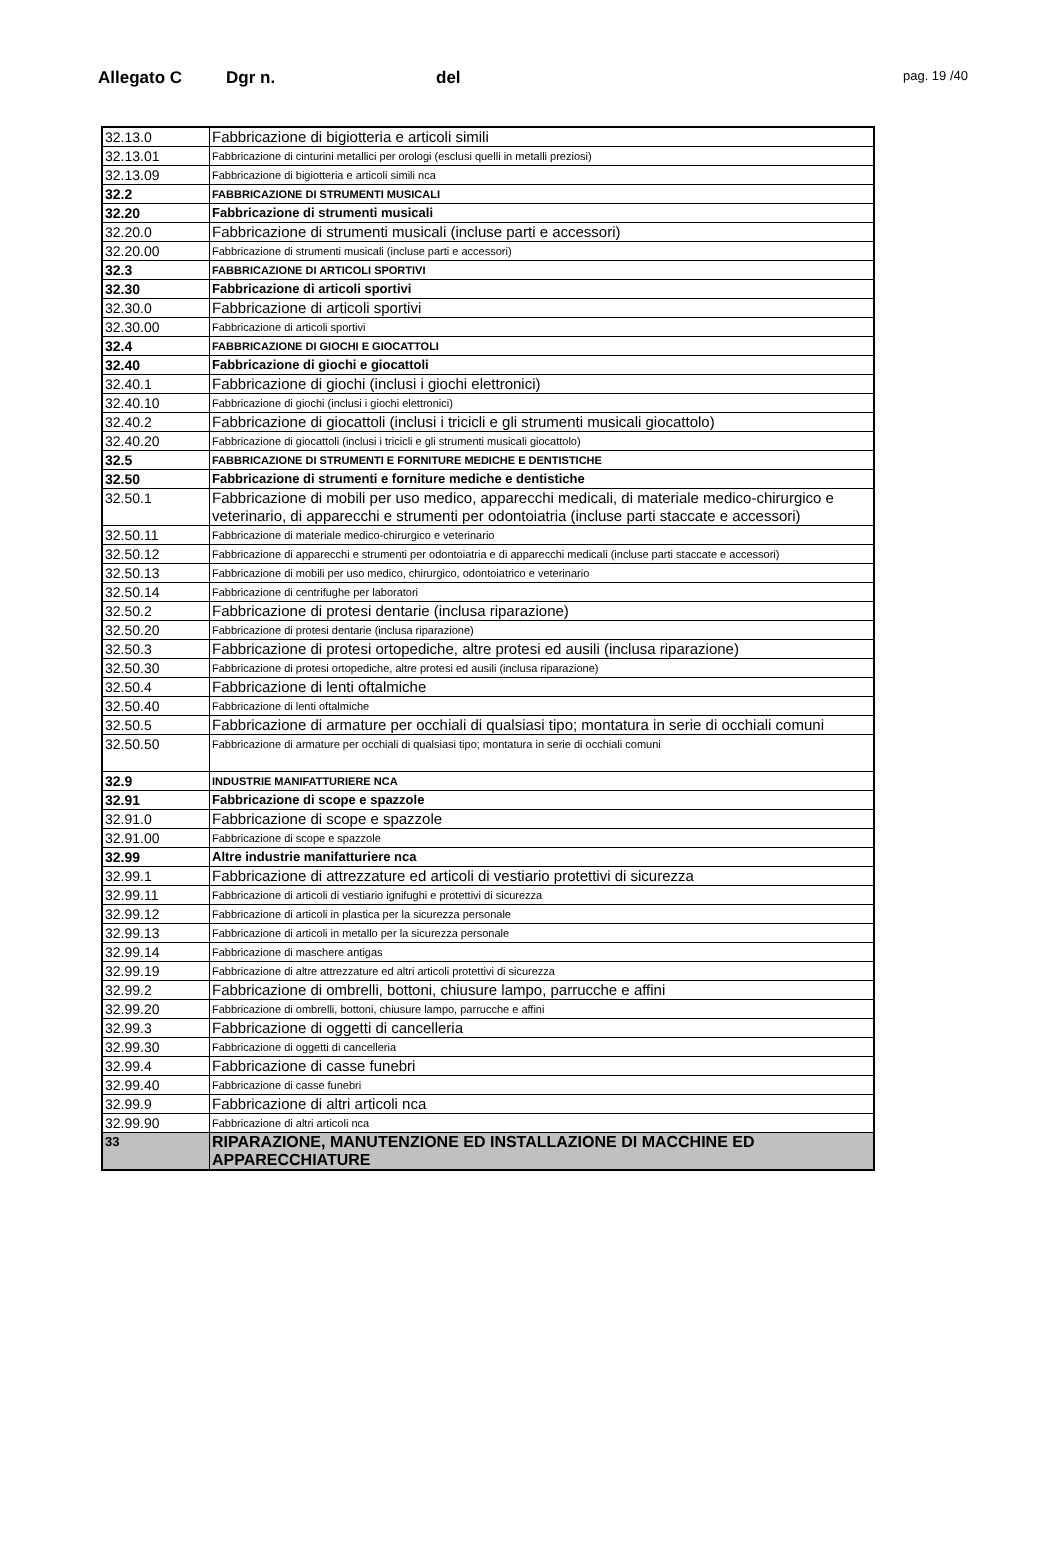Allegato C Dgr n. del pag. 19 /40
| 32.13.0 | Fabbricazione di bigiotteria e articoli simili |
| 32.13.01 | Fabbricazione di cinturini metallici per orologi (esclusi quelli in metalli preziosi) |
| 32.13.09 | Fabbricazione di bigiotteria e articoli simili nca |
| 32.2 | FABBRICAZIONE DI STRUMENTI MUSICALI |
| 32.20 | Fabbricazione di strumenti musicali |
| 32.20.0 | Fabbricazione di strumenti musicali (incluse parti e accessori) |
| 32.20.00 | Fabbricazione di strumenti musicali (incluse parti e accessori) |
| 32.3 | FABBRICAZIONE DI ARTICOLI SPORTIVI |
| 32.30 | Fabbricazione di articoli sportivi |
| 32.30.0 | Fabbricazione di articoli sportivi |
| 32.30.00 | Fabbricazione di articoli sportivi |
| 32.4 | FABBRICAZIONE DI GIOCHI E GIOCATTOLI |
| 32.40 | Fabbricazione di giochi e giocattoli |
| 32.40.1 | Fabbricazione di giochi (inclusi i giochi elettronici) |
| 32.40.10 | Fabbricazione di giochi (inclusi i giochi elettronici) |
| 32.40.2 | Fabbricazione di giocattoli (inclusi i tricicli e gli strumenti musicali giocattolo) |
| 32.40.20 | Fabbricazione di giocattoli (inclusi i tricicli e gli strumenti musicali giocattolo) |
| 32.5 | FABBRICAZIONE DI STRUMENTI E FORNITURE MEDICHE E DENTISTICHE |
| 32.50 | Fabbricazione di strumenti e forniture mediche e dentistiche |
| 32.50.1 | Fabbricazione di mobili per uso medico, apparecchi medicali, di materiale medico-chirurgico e veterinario, di apparecchi e strumenti per odontoiatria (incluse parti staccate e accessori) |
| 32.50.11 | Fabbricazione di materiale medico-chirurgico e veterinario |
| 32.50.12 | Fabbricazione di apparecchi e strumenti per odontoiatria e di apparecchi medicali (incluse parti staccate e accessori) |
| 32.50.13 | Fabbricazione di mobili per uso medico, chirurgico, odontoiatrico e veterinario |
| 32.50.14 | Fabbricazione di centrifughe per laboratori |
| 32.50.2 | Fabbricazione di protesi dentarie (inclusa riparazione) |
| 32.50.20 | Fabbricazione di protesi dentarie (inclusa riparazione) |
| 32.50.3 | Fabbricazione di protesi ortopediche, altre protesi ed ausili (inclusa riparazione) |
| 32.50.30 | Fabbricazione di protesi ortopediche, altre protesi ed ausili (inclusa riparazione) |
| 32.50.4 | Fabbricazione di lenti oftalmiche |
| 32.50.40 | Fabbricazione di lenti oftalmiche |
| 32.50.5 | Fabbricazione di armature per occhiali di qualsiasi tipo; montatura in serie di occhiali comuni |
| 32.50.50 | Fabbricazione di armature per occhiali di qualsiasi tipo; montatura in serie di occhiali comuni |
| 32.9 | INDUSTRIE MANIFATTURIERE NCA |
| 32.91 | Fabbricazione di scope e spazzole |
| 32.91.0 | Fabbricazione di scope e spazzole |
| 32.91.00 | Fabbricazione di scope e spazzole |
| 32.99 | Altre industrie manifatturiere nca |
| 32.99.1 | Fabbricazione di attrezzature ed articoli di vestiario protettivi di sicurezza |
| 32.99.11 | Fabbricazione di articoli di vestiario ignifughi e protettivi di sicurezza |
| 32.99.12 | Fabbricazione di articoli in plastica per la sicurezza personale |
| 32.99.13 | Fabbricazione di articoli in metallo per la sicurezza personale |
| 32.99.14 | Fabbricazione di maschere antigas |
| 32.99.19 | Fabbricazione di altre attrezzature ed altri articoli protettivi di sicurezza |
| 32.99.2 | Fabbricazione di ombrelli, bottoni, chiusure lampo, parrucche e affini |
| 32.99.20 | Fabbricazione di ombrelli, bottoni, chiusure lampo, parrucche e affini |
| 32.99.3 | Fabbricazione di oggetti di cancelleria |
| 32.99.30 | Fabbricazione di oggetti di cancelleria |
| 32.99.4 | Fabbricazione di casse funebri |
| 32.99.40 | Fabbricazione di casse funebri |
| 32.99.9 | Fabbricazione di altri articoli nca |
| 32.99.90 | Fabbricazione di altri articoli nca |
| 33 | RIPARAZIONE, MANUTENZIONE ED INSTALLAZIONE DI MACCHINE ED APPARECCHIATURE |